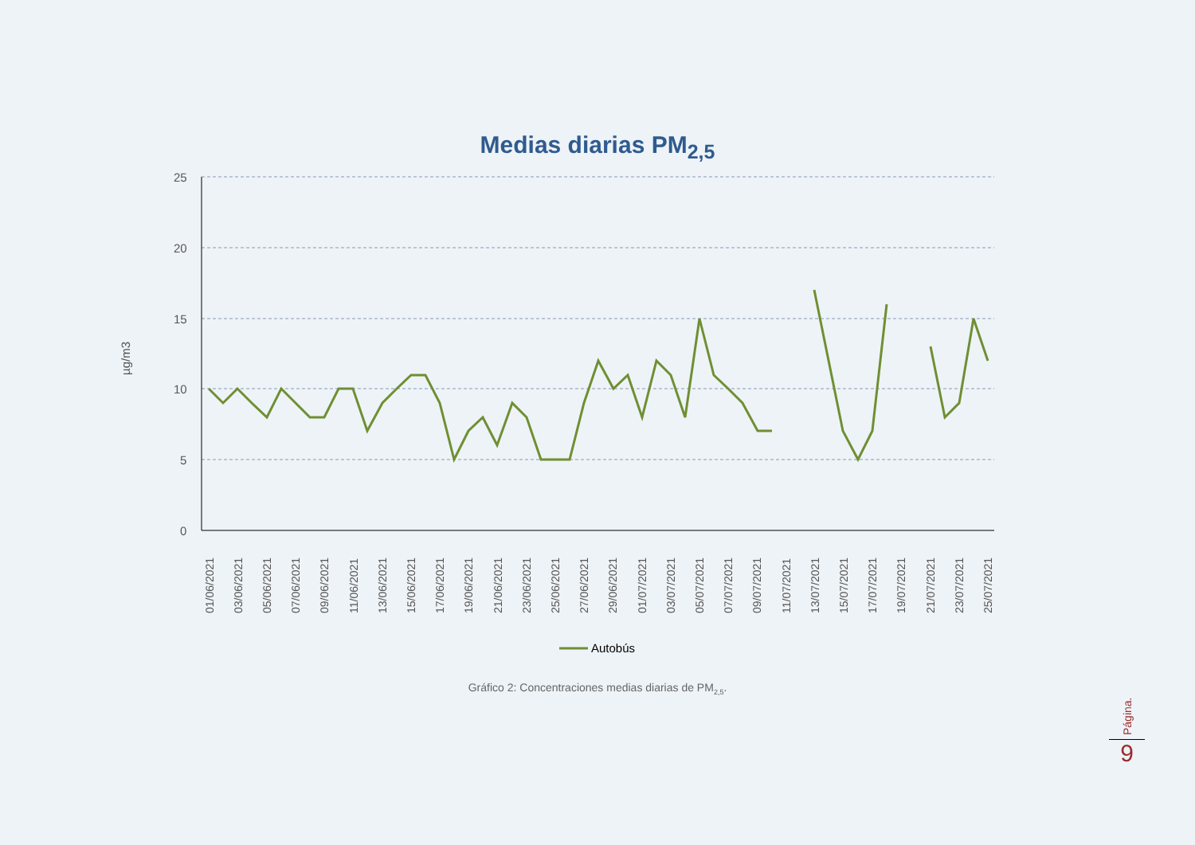Medias diarias PM<sub>2,5</sub>
25
20
15
10
5
0
µg/m3
01/06/2021
03/06/2021
05/06/2021
07/06/2021
09/06/2021
11/06/2021
13/06/2021
15/06/2021
17/06/2021
19/06/2021
21/06/2021
23/06/2021
25/06/2021
27/06/2021
29/06/2021
01/07/2021
03/07/2021
05/07/2021
07/07/2021
09/07/2021
11/07/2021
13/07/2021
15/07/2021
17/07/2021
19/07/2021
21/07/2021
23/07/2021
25/07/2021
Autobús
Gráfico 2: Concentraciones medias diarias de PM<sub>2,5</sub>.
Página.
9